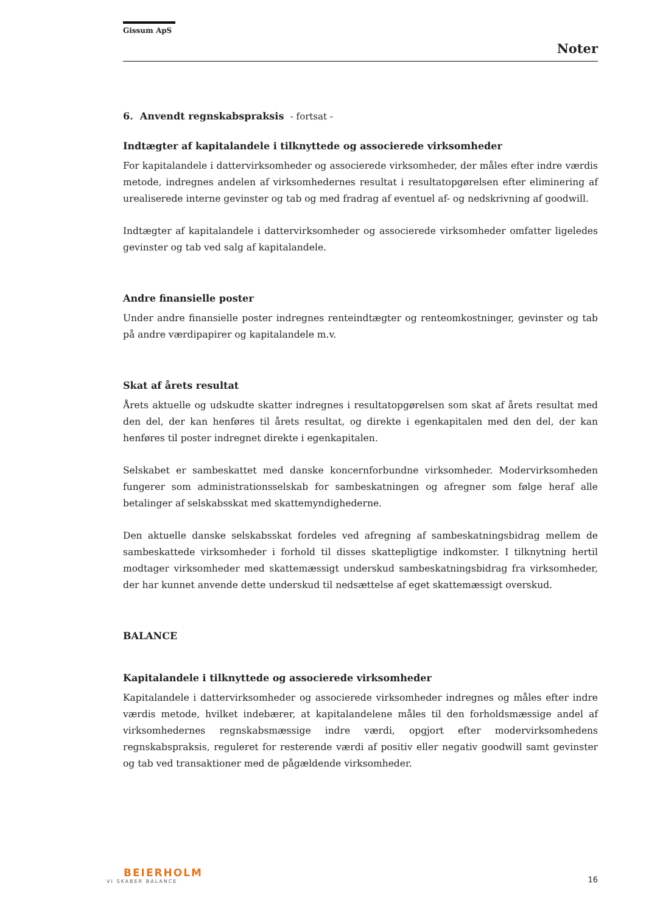Gissum ApS
Noter
6. Anvendt regnskabspraksis - fortsat -
Indtægter af kapitalandele i tilknyttede og associerede virksomheder
For kapitalandele i dattervirksomheder og associerede virksomheder, der måles efter indre værdis metode, indregnes andelen af virksomhedernes resultat i resultatopgørelsen efter eliminering af urealiserede interne gevinster og tab og med fradrag af eventuel af- og nedskrivning af goodwill.
Indtægter af kapitalandele i dattervirksomheder og associerede virksomheder omfatter ligeledes gevinster og tab ved salg af kapitalandele.
Andre finansielle poster
Under andre finansielle poster indregnes renteindtægter og renteomkostninger, gevinster og tab på andre værdipapirer og kapitalandele m.v.
Skat af årets resultat
Årets aktuelle og udskudte skatter indregnes i resultatopgørelsen som skat af årets resultat med den del, der kan henføres til årets resultat, og direkte i egenkapitalen med den del, der kan henføres til poster indregnet direkte i egenkapitalen.
Selskabet er sambeskattet med danske koncernforbundne virksomheder. Modervirksomheden fungerer som administrationsselskab for sambeskatningen og afregner som følge heraf alle betalinger af selskabsskat med skattemyndighederne.
Den aktuelle danske selskabsskat fordeles ved afregning af sambeskatningsbidrag mellem de sambeskattede virksomheder i forhold til disses skattepligtige indkomster. I tilknytning hertil modtager virksomheder med skattemæssigt underskud sambeskatningsbidrag fra virksomheder, der har kunnet anvende dette underskud til nedsættelse af eget skattemæssigt overskud.
BALANCE
Kapitalandele i tilknyttede og associerede virksomheder
Kapitalandele i dattervirksomheder og associerede virksomheder indregnes og måles efter indre værdis metode, hvilket indebærer, at kapitalandelene måles til den forholdsmæssige andel af virksomhedernes regnskabsmæssige indre værdi, opgjort efter modervirksomhedens regnskabspraksis, reguleret for resterende værdi af positiv eller negativ goodwill samt gevinster og tab ved transaktioner med de pågældende virksomheder.
BEIERHOLM
VI SKABER BALANCE
16